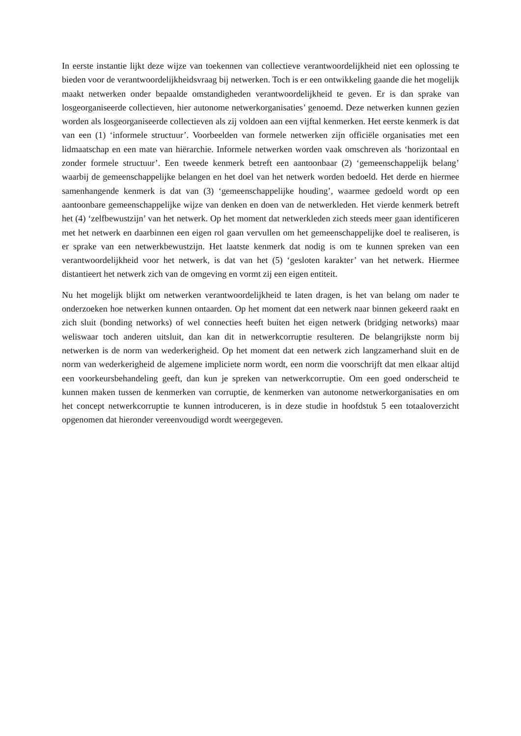In eerste instantie lijkt deze wijze van toekennen van collectieve verantwoordelijkheid niet een oplossing te bieden voor de verantwoordelijkheidsvraag bij netwerken. Toch is er een ontwikkeling gaande die het mogelijk maakt netwerken onder bepaalde omstandigheden verantwoordelijkheid te geven. Er is dan sprake van losgeorganiseerde collectieven, hier autonome netwerkorganisaties’ genoemd. Deze netwerken kunnen gezien worden als losgeorganiseerde collectieven als zij voldoen aan een vijftal kenmerken. Het eerste kenmerk is dat van een (1) ‘informele structuur’. Voorbeelden van formele netwerken zijn officiële organisaties met een lidmaatschap en een mate van hiërarchie. Informele netwerken worden vaak omschreven als ‘horizontaal en zonder formele structuur’. Een tweede kenmerk betreft een aantoonbaar (2) ‘gemeenschappelijk belang’ waarbij de gemeenschappelijke belangen en het doel van het netwerk worden bedoeld. Het derde en hiermee samenhangende kenmerk is dat van (3) ‘gemeenschappelijke houding’, waarmee gedoeld wordt op een aantoonbare gemeenschappelijke wijze van denken en doen van de netwerkleden. Het vierde kenmerk betreft het (4) ‘zelfbewustzijn’ van het netwerk. Op het moment dat netwerkleden zich steeds meer gaan identificeren met het netwerk en daarbinnen een eigen rol gaan vervullen om het gemeenschappelijke doel te realiseren, is er sprake van een netwerkbewustzijn. Het laatste kenmerk dat nodig is om te kunnen spreken van een verantwoordelijkheid voor het netwerk, is dat van het (5) ‘gesloten karakter’ van het netwerk. Hiermee distantieert het netwerk zich van de omgeving en vormt zij een eigen entiteit.
Nu het mogelijk blijkt om netwerken verantwoordelijkheid te laten dragen, is het van belang om nader te onderzoeken hoe netwerken kunnen ontaarden. Op het moment dat een netwerk naar binnen gekeerd raakt en zich sluit (bonding networks) of wel connecties heeft buiten het eigen netwerk (bridging networks) maar weliswaar toch anderen uitsluit, dan kan dit in netwerkcorruptie resulteren. De belangrijkste norm bij netwerken is de norm van wederkerigheid. Op het moment dat een netwerk zich langzamerhand sluit en de norm van wederkerigheid de algemene impliciete norm wordt, een norm die voorschrijft dat men elkaar altijd een voorkeursbehandeling geeft, dan kun je spreken van netwerkcorruptie. Om een goed onderscheid te kunnen maken tussen de kenmerken van corruptie, de kenmerken van autonome netwerkorganisaties en om het concept netwerkcorruptie te kunnen introduceren, is in deze studie in hoofdstuk 5 een totaaloverzicht opgenomen dat hieronder vereenvoudigd wordt weergegeven.